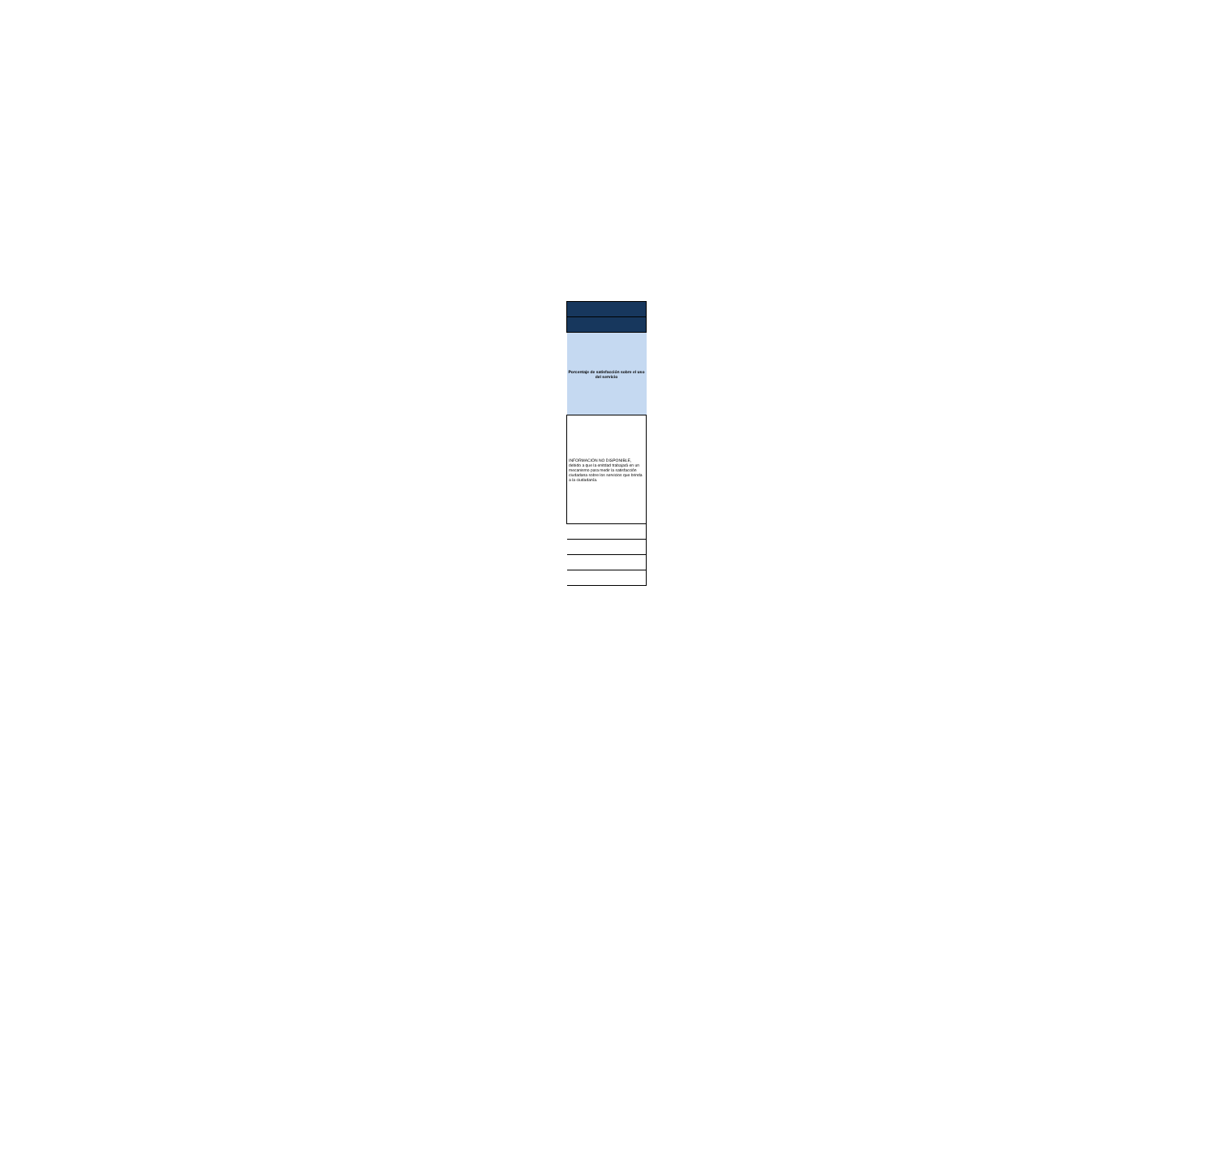| Porcentaje de satisfacción sobre el uso del servicio |
| --- |
| INFORMACIÓN NO DISPONIBLE, debido a que la enitdad trabajará en un mecanismo para medir la satisfacción ciudadana sobre los servicios que brinda a la ciudadanía. |